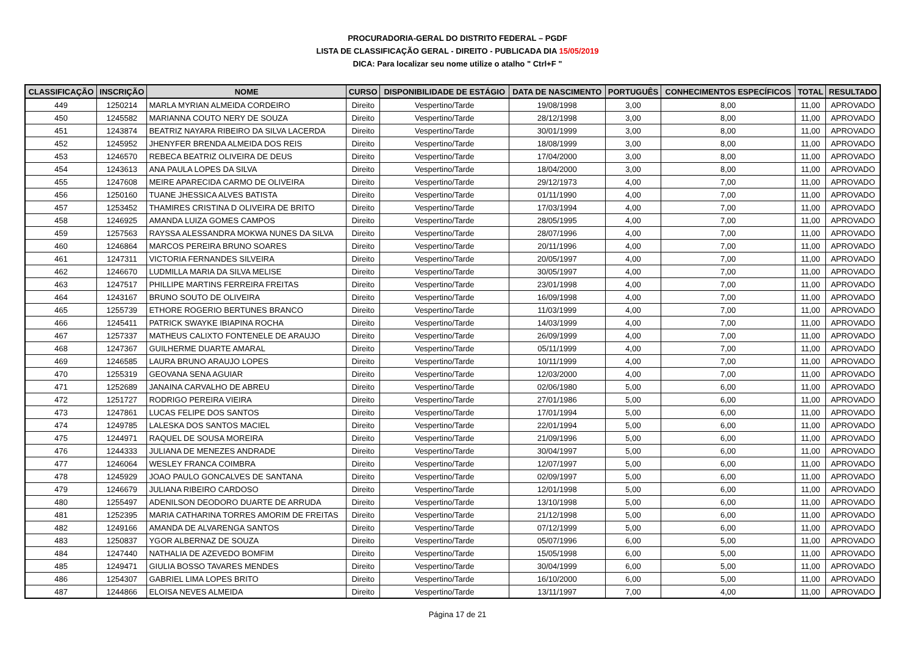PROCURADORIA-GERAL DO DISTRITO FEDERAL – PGDF
LISTA DE CLASSIFICAÇÃO GERAL - DIREITO - PUBLICADA DIA 15/05/2019
DICA: Para localizar seu nome utilize o atalho " Ctrl+F "
| CLASSIFICAÇÃO | INSCRIÇÃO | NOME | CURSO | DISPONIBILIDADE DE ESTÁGIO | DATA DE NASCIMENTO | PORTUGUÊS | CONHECIMENTOS ESPECÍFICOS | TOTAL | RESULTADO |
| --- | --- | --- | --- | --- | --- | --- | --- | --- | --- |
| 449 | 1250214 | MARLA MYRIAN ALMEIDA CORDEIRO | Direito | Vespertino/Tarde | 19/08/1998 | 3,00 | 8,00 | 11,00 | APROVADO |
| 450 | 1245582 | MARIANNA COUTO NERY DE SOUZA | Direito | Vespertino/Tarde | 28/12/1998 | 3,00 | 8,00 | 11,00 | APROVADO |
| 451 | 1243874 | BEATRIZ NAYARA RIBEIRO DA SILVA LACERDA | Direito | Vespertino/Tarde | 30/01/1999 | 3,00 | 8,00 | 11,00 | APROVADO |
| 452 | 1245952 | JHENYFER BRENDA ALMEIDA DOS REIS | Direito | Vespertino/Tarde | 18/08/1999 | 3,00 | 8,00 | 11,00 | APROVADO |
| 453 | 1246570 | REBECA BEATRIZ OLIVEIRA DE DEUS | Direito | Vespertino/Tarde | 17/04/2000 | 3,00 | 8,00 | 11,00 | APROVADO |
| 454 | 1243613 | ANA PAULA LOPES DA SILVA | Direito | Vespertino/Tarde | 18/04/2000 | 3,00 | 8,00 | 11,00 | APROVADO |
| 455 | 1247608 | MEIRE APARECIDA CARMO DE OLIVEIRA | Direito | Vespertino/Tarde | 29/12/1973 | 4,00 | 7,00 | 11,00 | APROVADO |
| 456 | 1250160 | TUANE JHESSICA ALVES BATISTA | Direito | Vespertino/Tarde | 01/11/1990 | 4,00 | 7,00 | 11,00 | APROVADO |
| 457 | 1253452 | THAMIRES CRISTINA D OLIVEIRA DE BRITO | Direito | Vespertino/Tarde | 17/03/1994 | 4,00 | 7,00 | 11,00 | APROVADO |
| 458 | 1246925 | AMANDA LUIZA GOMES CAMPOS | Direito | Vespertino/Tarde | 28/05/1995 | 4,00 | 7,00 | 11,00 | APROVADO |
| 459 | 1257563 | RAYSSA ALESSANDRA MOKWA NUNES DA SILVA | Direito | Vespertino/Tarde | 28/07/1996 | 4,00 | 7,00 | 11,00 | APROVADO |
| 460 | 1246864 | MARCOS PEREIRA BRUNO SOARES | Direito | Vespertino/Tarde | 20/11/1996 | 4,00 | 7,00 | 11,00 | APROVADO |
| 461 | 1247311 | VICTORIA FERNANDES SILVEIRA | Direito | Vespertino/Tarde | 20/05/1997 | 4,00 | 7,00 | 11,00 | APROVADO |
| 462 | 1246670 | LUDMILLA MARIA DA SILVA MELISE | Direito | Vespertino/Tarde | 30/05/1997 | 4,00 | 7,00 | 11,00 | APROVADO |
| 463 | 1247517 | PHILLIPE MARTINS FERREIRA FREITAS | Direito | Vespertino/Tarde | 23/01/1998 | 4,00 | 7,00 | 11,00 | APROVADO |
| 464 | 1243167 | BRUNO SOUTO DE OLIVEIRA | Direito | Vespertino/Tarde | 16/09/1998 | 4,00 | 7,00 | 11,00 | APROVADO |
| 465 | 1255739 | ETHORE ROGERIO BERTUNES BRANCO | Direito | Vespertino/Tarde | 11/03/1999 | 4,00 | 7,00 | 11,00 | APROVADO |
| 466 | 1245411 | PATRICK SWAYKE IBIAPINA ROCHA | Direito | Vespertino/Tarde | 14/03/1999 | 4,00 | 7,00 | 11,00 | APROVADO |
| 467 | 1257337 | MATHEUS CALIXTO FONTENELE DE ARAUJO | Direito | Vespertino/Tarde | 26/09/1999 | 4,00 | 7,00 | 11,00 | APROVADO |
| 468 | 1247367 | GUILHERME DUARTE AMARAL | Direito | Vespertino/Tarde | 05/11/1999 | 4,00 | 7,00 | 11,00 | APROVADO |
| 469 | 1246585 | LAURA BRUNO ARAUJO LOPES | Direito | Vespertino/Tarde | 10/11/1999 | 4,00 | 7,00 | 11,00 | APROVADO |
| 470 | 1255319 | GEOVANA SENA AGUIAR | Direito | Vespertino/Tarde | 12/03/2000 | 4,00 | 7,00 | 11,00 | APROVADO |
| 471 | 1252689 | JANAINA CARVALHO DE ABREU | Direito | Vespertino/Tarde | 02/06/1980 | 5,00 | 6,00 | 11,00 | APROVADO |
| 472 | 1251727 | RODRIGO PEREIRA VIEIRA | Direito | Vespertino/Tarde | 27/01/1986 | 5,00 | 6,00 | 11,00 | APROVADO |
| 473 | 1247861 | LUCAS FELIPE DOS SANTOS | Direito | Vespertino/Tarde | 17/01/1994 | 5,00 | 6,00 | 11,00 | APROVADO |
| 474 | 1249785 | LALESKA DOS SANTOS MACIEL | Direito | Vespertino/Tarde | 22/01/1994 | 5,00 | 6,00 | 11,00 | APROVADO |
| 475 | 1244971 | RAQUEL DE SOUSA MOREIRA | Direito | Vespertino/Tarde | 21/09/1996 | 5,00 | 6,00 | 11,00 | APROVADO |
| 476 | 1244333 | JULIANA DE MENEZES ANDRADE | Direito | Vespertino/Tarde | 30/04/1997 | 5,00 | 6,00 | 11,00 | APROVADO |
| 477 | 1246064 | WESLEY FRANCA COIMBRA | Direito | Vespertino/Tarde | 12/07/1997 | 5,00 | 6,00 | 11,00 | APROVADO |
| 478 | 1245929 | JOAO PAULO GONCALVES DE SANTANA | Direito | Vespertino/Tarde | 02/09/1997 | 5,00 | 6,00 | 11,00 | APROVADO |
| 479 | 1246679 | JULIANA RIBEIRO CARDOSO | Direito | Vespertino/Tarde | 12/01/1998 | 5,00 | 6,00 | 11,00 | APROVADO |
| 480 | 1255497 | ADENILSON DEODORO DUARTE DE ARRUDA | Direito | Vespertino/Tarde | 13/10/1998 | 5,00 | 6,00 | 11,00 | APROVADO |
| 481 | 1252395 | MARIA CATHARINA TORRES AMORIM DE FREITAS | Direito | Vespertino/Tarde | 21/12/1998 | 5,00 | 6,00 | 11,00 | APROVADO |
| 482 | 1249166 | AMANDA DE ALVARENGA SANTOS | Direito | Vespertino/Tarde | 07/12/1999 | 5,00 | 6,00 | 11,00 | APROVADO |
| 483 | 1250837 | YGOR ALBERNAZ DE SOUZA | Direito | Vespertino/Tarde | 05/07/1996 | 6,00 | 5,00 | 11,00 | APROVADO |
| 484 | 1247440 | NATHALIA DE AZEVEDO BOMFIM | Direito | Vespertino/Tarde | 15/05/1998 | 6,00 | 5,00 | 11,00 | APROVADO |
| 485 | 1249471 | GIULIA BOSSO TAVARES MENDES | Direito | Vespertino/Tarde | 30/04/1999 | 6,00 | 5,00 | 11,00 | APROVADO |
| 486 | 1254307 | GABRIEL LIMA LOPES BRITO | Direito | Vespertino/Tarde | 16/10/2000 | 6,00 | 5,00 | 11,00 | APROVADO |
| 487 | 1244866 | ELOISA NEVES ALMEIDA | Direito | Vespertino/Tarde | 13/11/1997 | 7,00 | 4,00 | 11,00 | APROVADO |
Página 17 de 21